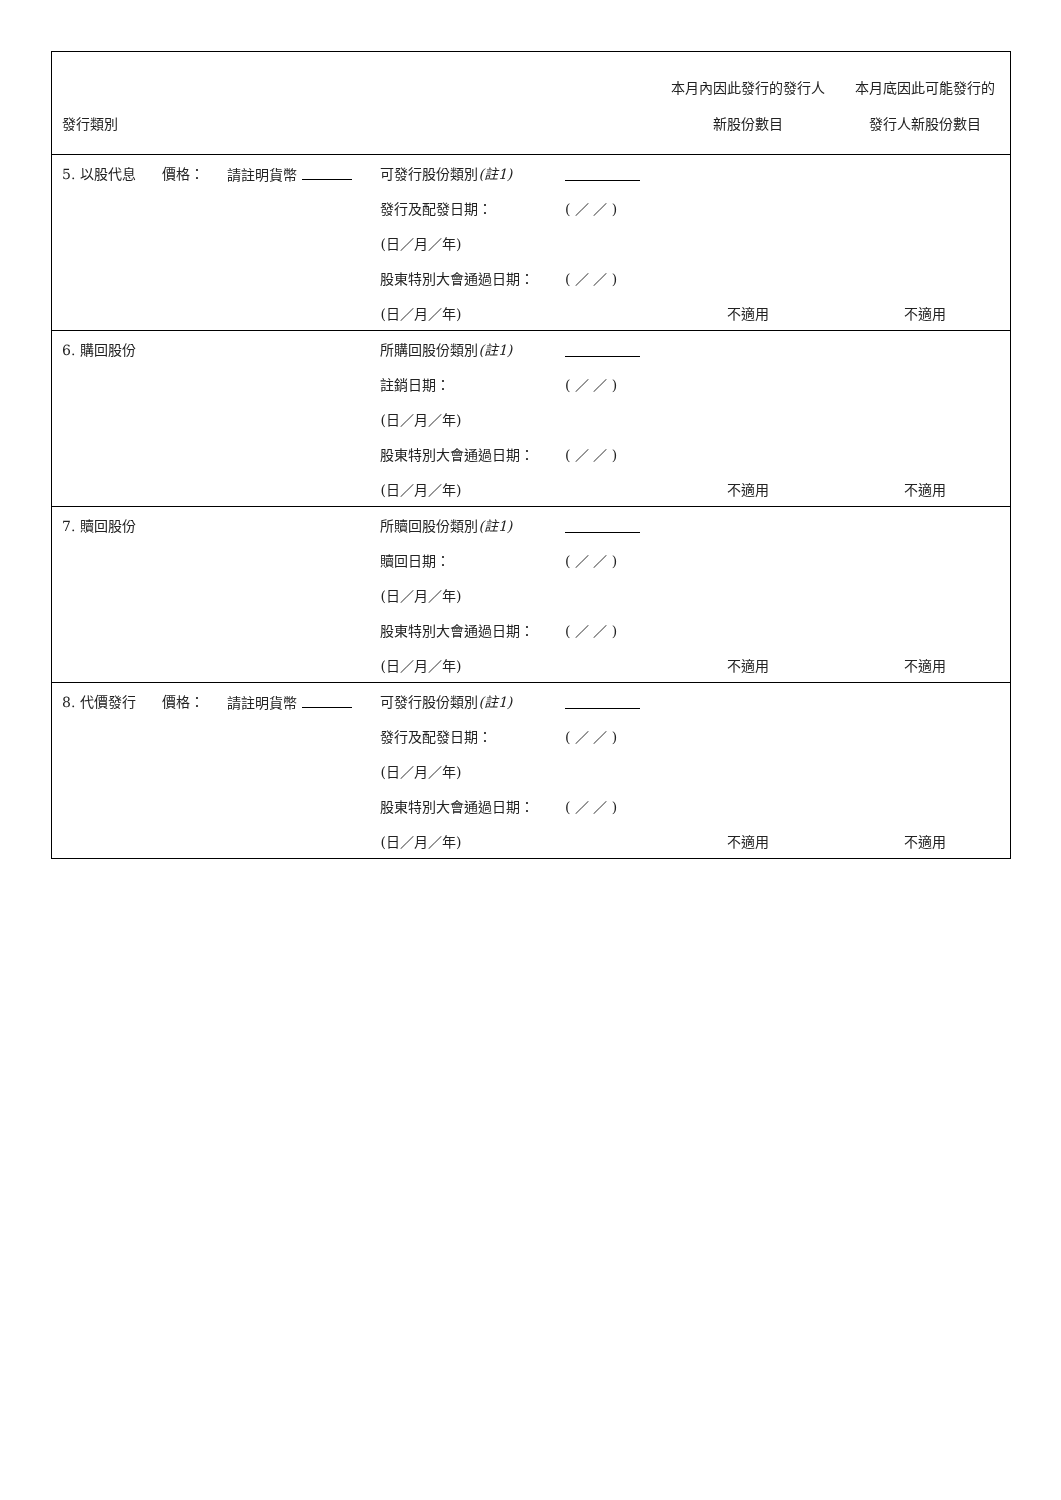| 發行類別 | | | | | 本月內因此發行的發行人 新股份數目 | 本月底因此可能發行的 發行人新股份數目 |
| --- | --- | --- | --- | --- | --- | --- |
| 5. 以股代息 | 價格： | 請註明貨幣 | 可發行股份類別 (註1) | | | |
| | | | 發行及配發日期： | ( ／ ／ ) | | |
| | | | (日／月／年) | | | |
| | | | 股東特別大會通過日期： | ( ／ ／ ) | | |
| | | | (日／月／年) | | 不適用 | 不適用 |
| 6. 購回股份 | | | 所購回股份類別 (註1) | | | |
| | | | 註銷日期： | ( ／ ／ ) | | |
| | | | (日／月／年) | | | |
| | | | 股東特別大會通過日期： | ( ／ ／ ) | | |
| | | | (日／月／年) | | 不適用 | 不適用 |
| 7. 贖回股份 | | | 所贖回股份類別 (註1) | | | |
| | | | 贖回日期： | ( ／ ／ ) | | |
| | | | (日／月／年) | | | |
| | | | 股東特別大會通過日期： | ( ／ ／ ) | | |
| | | | (日／月／年) | | 不適用 | 不適用 |
| 8. 代價發行 | 價格： | 請註明貨幣 | 可發行股份類別 (註1) | | | |
| | | | 發行及配發日期： | ( ／ ／ ) | | |
| | | | (日／月／年) | | | |
| | | | 股東特別大會通過日期： | ( ／ ／ ) | | |
| | | | (日／月／年) | | 不適用 | 不適用 |